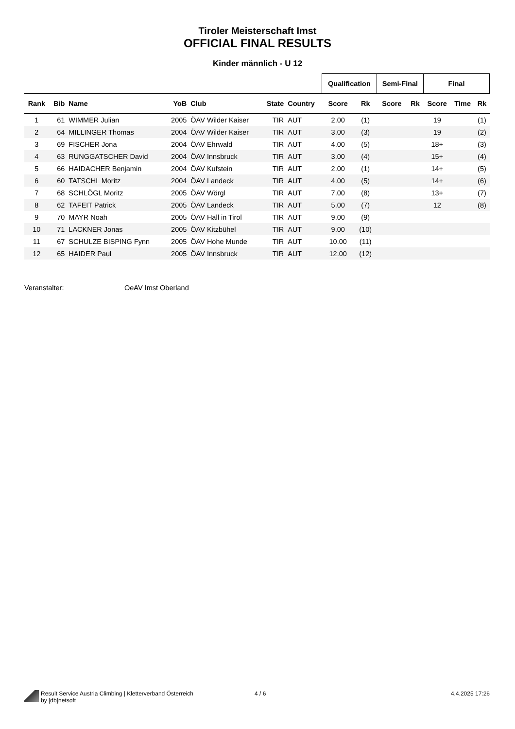Tiroler Meisterschaft Imst
OFFICIAL FINAL RESULTS
Kinder männlich - U 12
| | | | | | | | Qualification | | Semi-Final | | Final | | |
| --- | --- | --- | --- | --- | --- | --- | --- | --- | --- | --- | --- | --- | --- |
| Rank | Bib | Name | YoB | Club | State | Country | Score | Rk | Score | Rk | Score | Time | Rk |
| 1 | 61 | WIMMER Julian | 2005 | ÖAV Wilder Kaiser | TIR | AUT | 2.00 | (1) | | | 19 | | (1) |
| 2 | 64 | MILLINGER Thomas | 2004 | ÖAV Wilder Kaiser | TIR | AUT | 3.00 | (3) | | | 19 | | (2) |
| 3 | 69 | FISCHER Jona | 2004 | ÖAV Ehrwald | TIR | AUT | 4.00 | (5) | | | 18+ | | (3) |
| 4 | 63 | RUNGGATSCHER David | 2004 | ÖAV Innsbruck | TIR | AUT | 3.00 | (4) | | | 15+ | | (4) |
| 5 | 66 | HAIDACHER Benjamin | 2004 | ÖAV Kufstein | TIR | AUT | 2.00 | (1) | | | 14+ | | (5) |
| 6 | 60 | TATSCHL Moritz | 2004 | ÖAV Landeck | TIR | AUT | 4.00 | (5) | | | 14+ | | (6) |
| 7 | 68 | SCHLÖGL Moritz | 2005 | ÖAV Wörgl | TIR | AUT | 7.00 | (8) | | | 13+ | | (7) |
| 8 | 62 | TAFEIT Patrick | 2005 | ÖAV Landeck | TIR | AUT | 5.00 | (7) | | | 12 | | (8) |
| 9 | 70 | MAYR Noah | 2005 | ÖAV Hall in Tirol | TIR | AUT | 9.00 | (9) | | | | | |
| 10 | 71 | LACKNER Jonas | 2005 | ÖAV Kitzbühel | TIR | AUT | 9.00 | (10) | | | | | |
| 11 | 67 | SCHULZE BISPING Fynn | 2005 | ÖAV Hohe Munde | TIR | AUT | 10.00 | (11) | | | | | |
| 12 | 65 | HAIDER Paul | 2005 | ÖAV Innsbruck | TIR | AUT | 12.00 | (12) | | | | | |
Veranstalter: OeAV Imst Oberland
Result Service Austria Climbing | Kletterverband Österreich
by [db]netsoft
4 / 6 4.4.2025 17:26